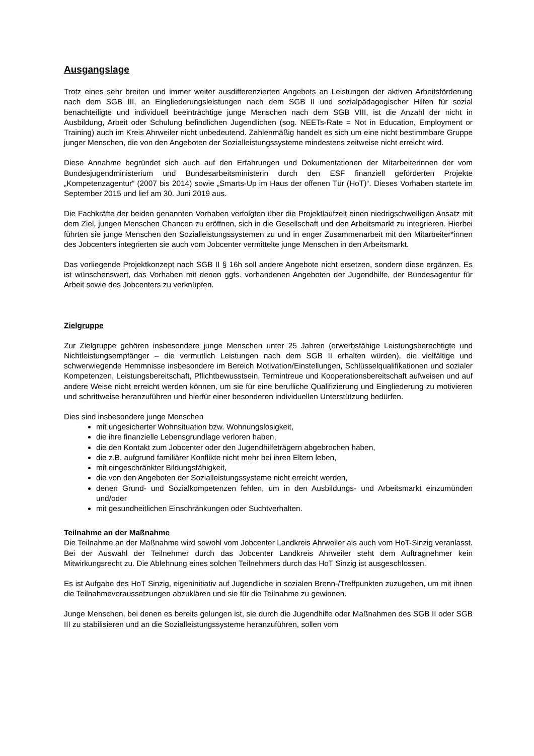Ausgangslage
Trotz eines sehr breiten und immer weiter ausdifferenzierten Angebots an Leistungen der aktiven Arbeitsförderung nach dem SGB III, an Eingliederungsleistungen nach dem SGB II und sozialpädagogischer Hilfen für sozial benachteiligte und individuell beeinträchtige junge Menschen nach dem SGB VIII, ist die Anzahl der nicht in Ausbildung, Arbeit oder Schulung befindlichen Jugendlichen (sog. NEETs-Rate = Not in Education, Employment or Training) auch im Kreis Ahrweiler nicht unbedeutend. Zahlenmäßig handelt es sich um eine nicht bestimmbare Gruppe junger Menschen, die von den Angeboten der Sozialleistungssysteme mindestens zeitweise nicht erreicht wird.
Diese Annahme begründet sich auch auf den Erfahrungen und Dokumentationen der Mitarbeiterinnen der vom Bundesjugendministerium und Bundesarbeitsministerin durch den ESF finanziell geförderten Projekte „Kompetenzagentur“ (2007 bis 2014) sowie „Smarts-Up im Haus der offenen Tür (HoT)“. Dieses Vorhaben startete im September 2015 und lief am 30. Juni 2019 aus.
Die Fachkräfte der beiden genannten Vorhaben verfolgten über die Projektlaufzeit einen niedrigschwelligen Ansatz mit dem Ziel, jungen Menschen Chancen zu eröffnen, sich in die Gesellschaft und den Arbeitsmarkt zu integrieren. Hierbei führten sie junge Menschen den Sozialleistungssystemen zu und in enger Zusammenarbeit mit den Mitarbeiter*innen des Jobcenters integrierten sie auch vom Jobcenter vermittelte junge Menschen in den Arbeitsmarkt.
Das vorliegende Projektkonzept nach SGB II § 16h soll andere Angebote nicht ersetzen, sondern diese ergänzen. Es ist wünschenswert, das Vorhaben mit denen ggfs. vorhandenen Angeboten der Jugendhilfe, der Bundesagentur für Arbeit sowie des Jobcenters zu verknüpfen.
Zielgruppe
Zur Zielgruppe gehören insbesondere junge Menschen unter 25 Jahren (erwerbsfähige Leistungsberechtigte und Nichtleistungsempfänger – die vermutlich Leistungen nach dem SGB II erhalten würden), die vielfältige und schwerwiegende Hemmnisse insbesondere im Bereich Motivation/Einstellungen, Schlüsselqualifikationen und sozialer Kompetenzen, Leistungsbereitschaft, Pflichtbewusstsein, Termintreue und Kooperationsbereitschaft aufweisen und auf andere Weise nicht erreicht werden können, um sie für eine berufliche Qualifizierung und Eingliederung zu motivieren und schrittweise heranzuführen und hierfür einer besonderen individuellen Unterstützung bedürfen.
Dies sind insbesondere junge Menschen
mit ungesicherter Wohnsituation bzw. Wohnungslosigkeit,
die ihre finanzielle Lebensgrundlage verloren haben,
die den Kontakt zum Jobcenter oder den Jugendhilfeträgern abgebrochen haben,
die z.B. aufgrund familiärer Konflikte nicht mehr bei ihren Eltern leben,
mit eingeschränkter Bildungsfähigkeit,
die von den Angeboten der Sozialleistungssysteme nicht erreicht werden,
denen Grund- und Sozialkompetenzen fehlen, um in den Ausbildungs- und Arbeitsmarkt einzumünden und/oder
mit gesundheitlichen Einschränkungen oder Suchtverhalten.
Teilnahme an der Maßnahme
Die Teilnahme an der Maßnahme wird sowohl vom Jobcenter Landkreis Ahrweiler als auch vom HoT-Sinzig veranlasst. Bei der Auswahl der Teilnehmer durch das Jobcenter Landkreis Ahrweiler steht dem Auftragnehmer kein Mitwirkungsrecht zu. Die Ablehnung eines solchen Teilnehmers durch das HoT Sinzig ist ausgeschlossen.
Es ist Aufgabe des HoT Sinzig, eigeninitiativ auf Jugendliche in sozialen Brenn-/Treffpunkten zuzugehen, um mit ihnen die Teilnahmevoraussetzungen abzuklären und sie für die Teilnahme zu gewinnen.
Junge Menschen, bei denen es bereits gelungen ist, sie durch die Jugendhilfe oder Maßnahmen des SGB II oder SGB III zu stabilisieren und an die Sozialleistungssysteme heranzuführen, sollen vom